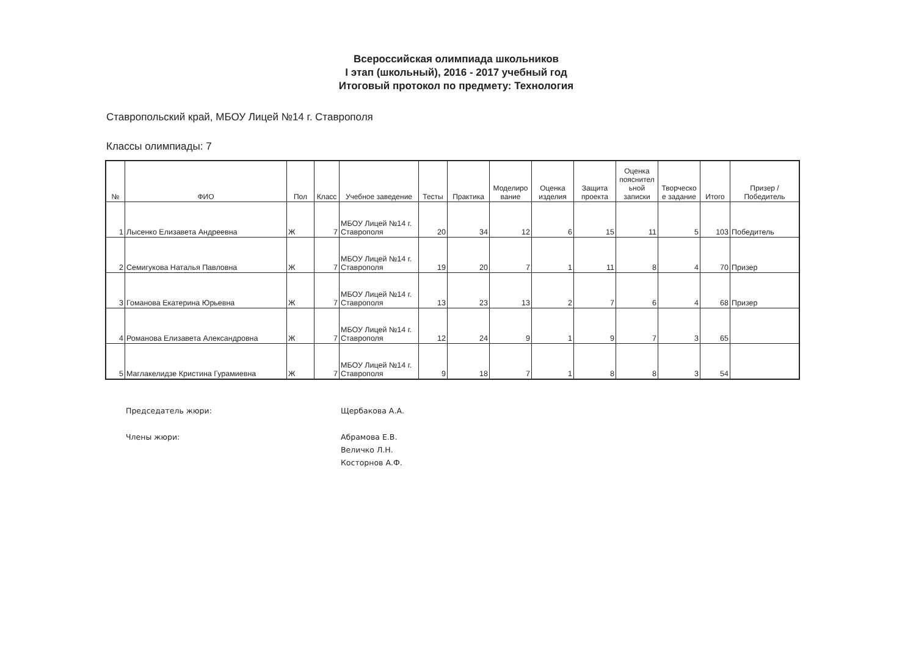Всероссийская олимпиада школьников
I этап (школьный), 2016 - 2017 учебный год
Итоговый протокол по предмету: Технология
Ставропольский край, МБОУ Лицей №14 г. Ставрополя
Классы олимпиады: 7
| № | ФИО | Пол | Класс | Учебное заведение | Тесты | Практика | Моделиро вание | Оценка изделия | Защита проекта | Оценка пояснител ьной записки | Творческо е задание | Итого | Призер / Победитель |
| --- | --- | --- | --- | --- | --- | --- | --- | --- | --- | --- | --- | --- | --- |
| 1 | Лысенко Елизавета Андреевна | Ж | 7 | МБОУ Лицей №14 г. Ставрополя | 20 | 34 | 12 | 6 | 15 | 11 | 5 | 103 | Победитель |
| 2 | Семигукова Наталья Павловна | Ж | 7 | МБОУ Лицей №14 г. Ставрополя | 19 | 20 | 7 | 1 | 11 | 8 | 4 | 70 | Призер |
| 3 | Гоманова Екатерина Юрьевна | Ж | 7 | МБОУ Лицей №14 г. Ставрополя | 13 | 23 | 13 | 2 | 7 | 6 | 4 | 68 | Призер |
| 4 | Романова Елизавета Александровна | Ж | 7 | МБОУ Лицей №14 г. Ставрополя | 12 | 24 | 9 | 1 | 9 | 7 | 3 | 65 | |
| 5 | Маглакелидзе Кристина Гурамиевна | Ж | 7 | МБОУ Лицей №14 г. Ставрополя | 9 | 18 | 7 | 1 | 8 | 8 | 3 | 54 | |
Председатель жюри: Щербакова А.А.
Члены жюри: Абрамова Е.В.
Величко Л.Н.
Косторнов А.Ф.